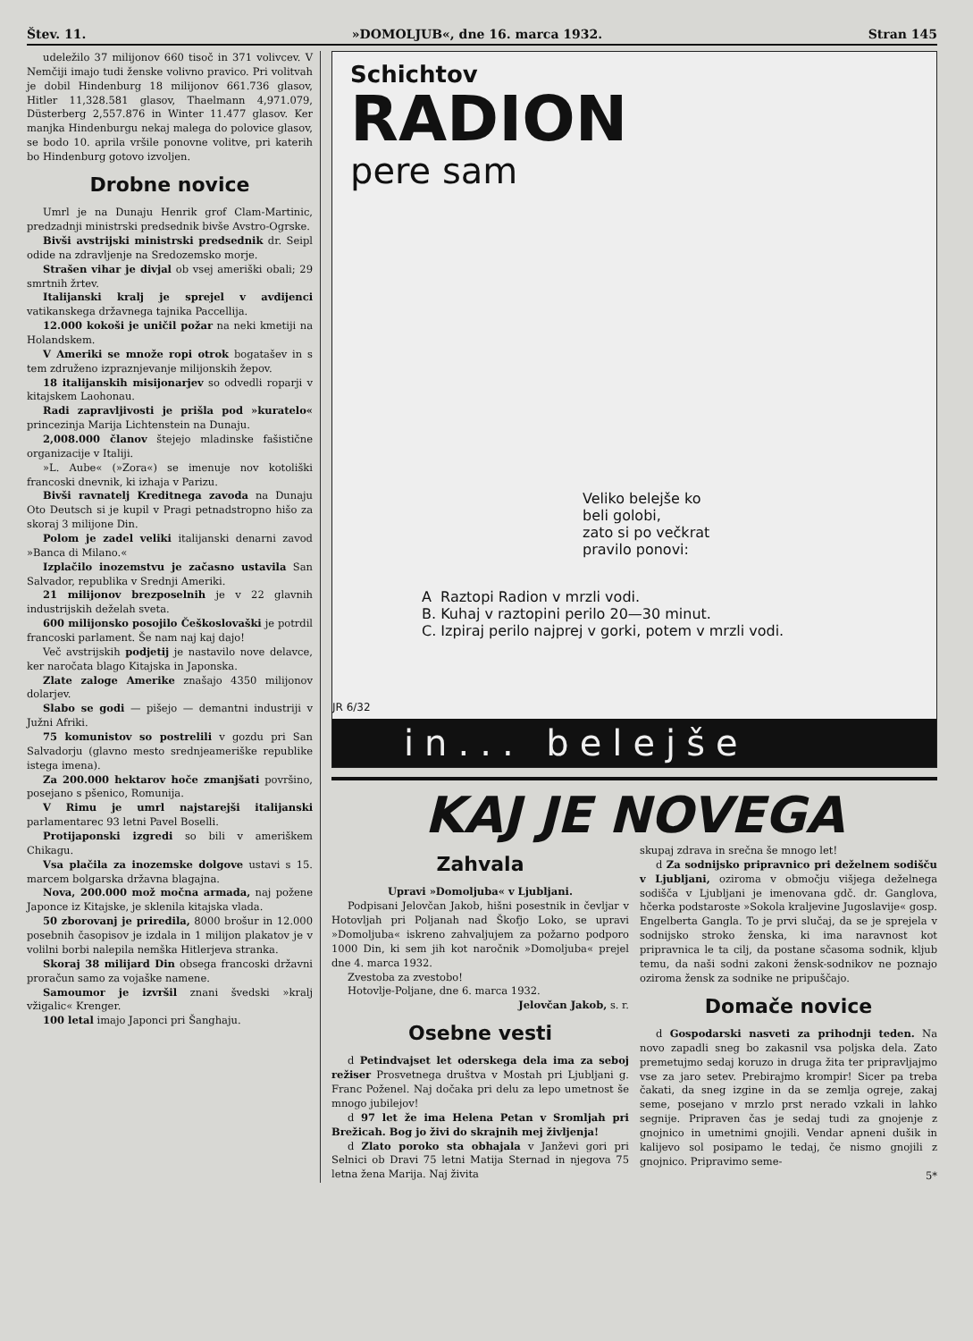Štev. 11. »DOMOLJUB«, dne 16. marca 1932. Stran 145
udeležilo 37 milijonov 660 tisoč in 371 volivcev. V Nemčiji imajo tudi ženske volivno pravico. Pri volitvah je dobil Hindenburg 18 milijonov 661.736 glasov, Hitler 11,328.581 glasov, Thaelmann 4,971.079, Düsterberg 2,557.876 in Winter 11.477 glasov. Ker manjka Hindenburgu nekaj malega do polovice glasov, se bodo 10. aprila vršile ponovne volitve, pri katerih bo Hindenburg gotovo izvoljen.
Drobne novice
Umrl je na Dunaju Henrik grof Clam-Martinic, predzadnji ministrski predsednik bivše Avstro-Ogrske.
Bivši avstrijski ministrski predsednik dr. Seipl odide na zdravljenje na Sredozemsko morje.
Strašen vihar je divjal ob vsej ameriški obali; 29 smrtnih žrtev.
Italijanski kralj je sprejel v avdijenci vatikanskega državnega tajnika Paccellija.
12.000 kokoši je uničil požar na neki kmetiji na Holandskem.
V Ameriki se množe ropi otrok bogatašev in s tem združeno izpraznjevanje milijonskih žepov.
18 italijanskih misijonarjev so odvedli roparji v kitajskem Laohonau.
Radi zapravljivosti je prišla pod »kuratelo« princezinja Marija Lichtenstein na Dunaju.
2,008.000 članov štejejo mladinske fašistične organizacije v Italiji.
»L. Aube« (»Zora«) se imenuje nov kotoliški francoski dnevnik, ki izhaja v Parizu.
Bivši ravnatelj Kreditnega zavoda na Dunaju Oto Deutsch si je kupil v Pragi petnadstropno hišo za skoraj 3 milijone Din.
Polom je zadel veliki italijanski denarni zavod »Banca di Milano.«
Izplačilo inozemstvu je začasno ustavila San Salvador, republika v Srednji Ameriki.
21 milijonov brezposelnih je v 22 glavnih industrijskih deželah sveta.
600 milijonsko posojilo Češkoslovaški je potrdil francoski parlament. Še nam naj kaj dajo!
Več avstrijskih podjetij je nastavilo nove delavce, ker naročata blago Kitajska in Japonska.
Zlate zaloge Amerike znašajo 4350 milijonov dolarjev.
Slabo se godi — pišejo — demantni industriji v Južni Afriki.
75 komunistov so postrelili v gozdu pri San Salvadorju (glavno mesto srednjeameriške republike istega imena).
Za 200.000 hektarov hoče zmanjšati površino, posejano s pšenico, Romunija.
V Rimu je umrl najstarejši italijanski parlamentarec 93 letni Pavel Boselli.
Protijaponski izgredi so bili v ameriškem Chikagu.
Vsa plačila za inozemske dolgove ustavi s 15. marcem bolgarska državna blagajna.
Nova, 200.000 mož močna armada, naj požene Japonce iz Kitajske, je sklenila kitajska vlada.
50 zborovanj je priredila, 8000 brošur in 12.000 posebnih časopisov je izdala in 1 milijon plakatov je v volilni borbi nalepila nemška Hitlerjeva stranka.
Skoraj 38 milijard Din obsega francoski državni proračun samo za vojaške namene.
Samoumor je izvršil znani švedski »kralj vžigalic« Krenger.
100 letal imajo Japonci pri Šanghaju.
Schichtov
RADION
pere sam
Veliko belejše ko
beli golobi,
zato si po večkrat
pravilo ponovi:
A Raztopi Radion v mrzli vodi.
B. Kuhaj v raztopini perilo 20—30 minut.
C. Izpiraj perilo najprej v gorki, potem v mrzli vodi.
JR 6/32
in... belejše
KAJ JE NOVEGA
Zahvala
Upravi »Domoljuba« v Ljubljani.
Podpisani Jelovčan Jakob, hišni posestnik in čevljar v Hotovljah pri Poljanah nad Škofjo Loko, se upravi »Domoljuba« iskreno zahvaljujem za požarno podporo 1000 Din, ki sem jih kot naročnik »Domoljuba« prejel dne 4. marca 1932.
Zvestoba za zvestobo!
Hotovlje-Poljane, dne 6. marca 1932.
Jelovčan Jakob, s. r.
Osebne vesti
d Petindvajset let oderskega dela ima za seboj režiser Prosvetnega društva v Mostah pri Ljubljani g. Franc Poženel. Naj dočaka pri delu za lepo umetnost še mnogo jubilejov!
d 97 let že ima Helena Petan v Sromljah pri Brežicah. Bog jo živi do skrajnih mej življenja!
d Zlato poroko sta obhajala v Janževi gori pri Selnici ob Dravi 75 letni Matija Sternad in njegova 75 letna žena Marija. Naj živita
skupaj zdrava in srečna še mnogo let!
d Za sodnijsko pripravnico pri deželnem sodišču v Ljubljani, oziroma v območju višjega deželnega sodišča v Ljubljani je imenovana gdč. dr. Ganglova, hčerka podstaroste »Sokola kraljevine Jugoslavije« gosp. Engelberta Gangla. To je prvi slučaj, da se je sprejela v sodnijsko stroko ženska, ki ima naravnost kot pripravnica le ta cilj, da postane sčasoma sodnik, kljub temu, da naši sodni zakoni žensk-sodnikov ne poznajo oziroma žensk za sodnike ne pripuščajo.
Domače novice
d Gospodarski nasveti za prihodnji teden. Na novo zapadli sneg bo zakasnil vsa poljska dela. Zato premetujmo sedaj koruzo in druga žita ter pripravljajmo vse za jaro setev. Prebirajmo krompir! Sicer pa treba čakati, da sneg izgine in da se zemlja ogreje, zakaj seme, posejano v mrzlo prst nerado vzkali in lahko segnije. Pripraven čas je sedaj tudi za gnojenje z gnojnico in umetnimi gnojili. Vendar apneni dušik in kalijevo sol posipamo le tedaj, če nismo gnojili z gnojnico. Pripravimo seme-
5*